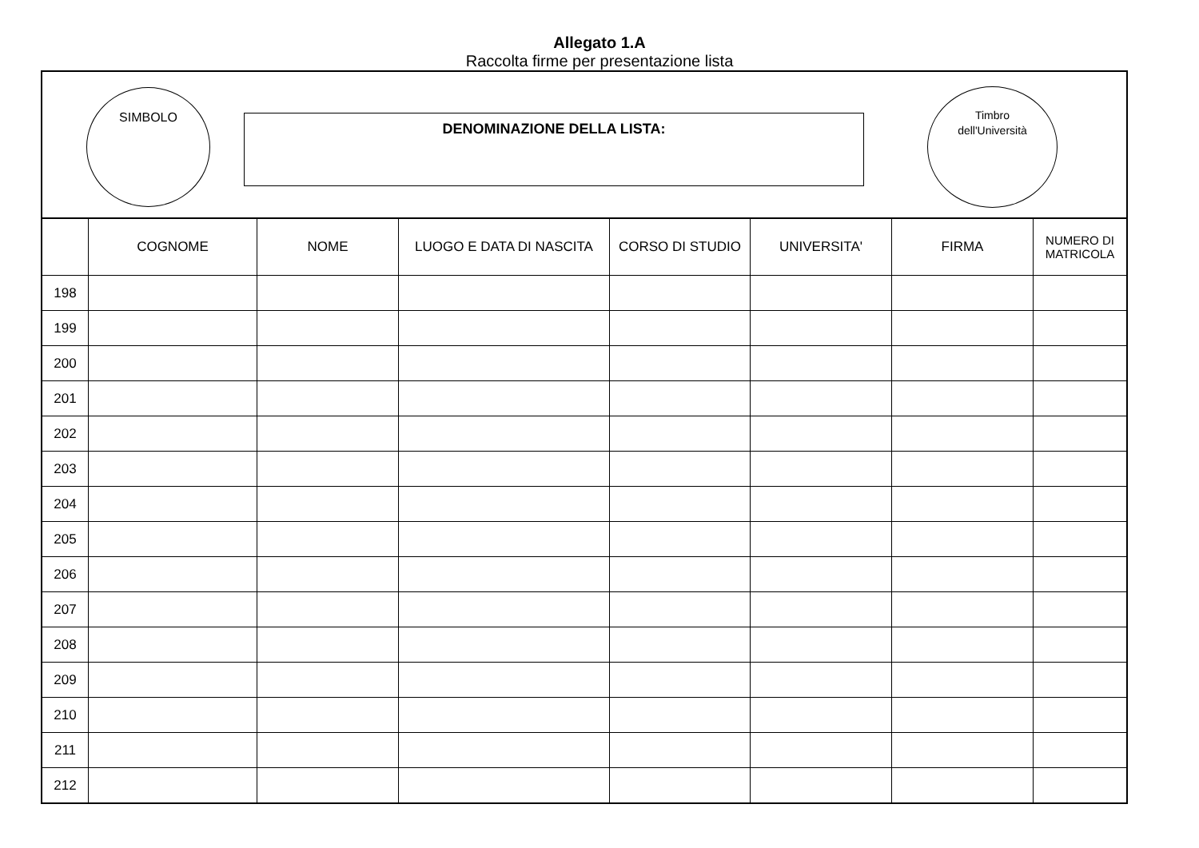Allegato 1.A
Raccolta firme per presentazione lista
SIMBOLO
DENOMINAZIONE DELLA LISTA:
Timbro
dell'Università
| | COGNOME | NOME | LUOGO E DATA DI NASCITA | CORSO DI STUDIO | UNIVERSITA' | FIRMA | NUMERO DI MATRICOLA |
| --- | --- | --- | --- | --- | --- | --- | --- |
| 198 | | | | | | | |
| 199 | | | | | | | |
| 200 | | | | | | | |
| 201 | | | | | | | |
| 202 | | | | | | | |
| 203 | | | | | | | |
| 204 | | | | | | | |
| 205 | | | | | | | |
| 206 | | | | | | | |
| 207 | | | | | | | |
| 208 | | | | | | | |
| 209 | | | | | | | |
| 210 | | | | | | | |
| 211 | | | | | | | |
| 212 | | | | | | | |